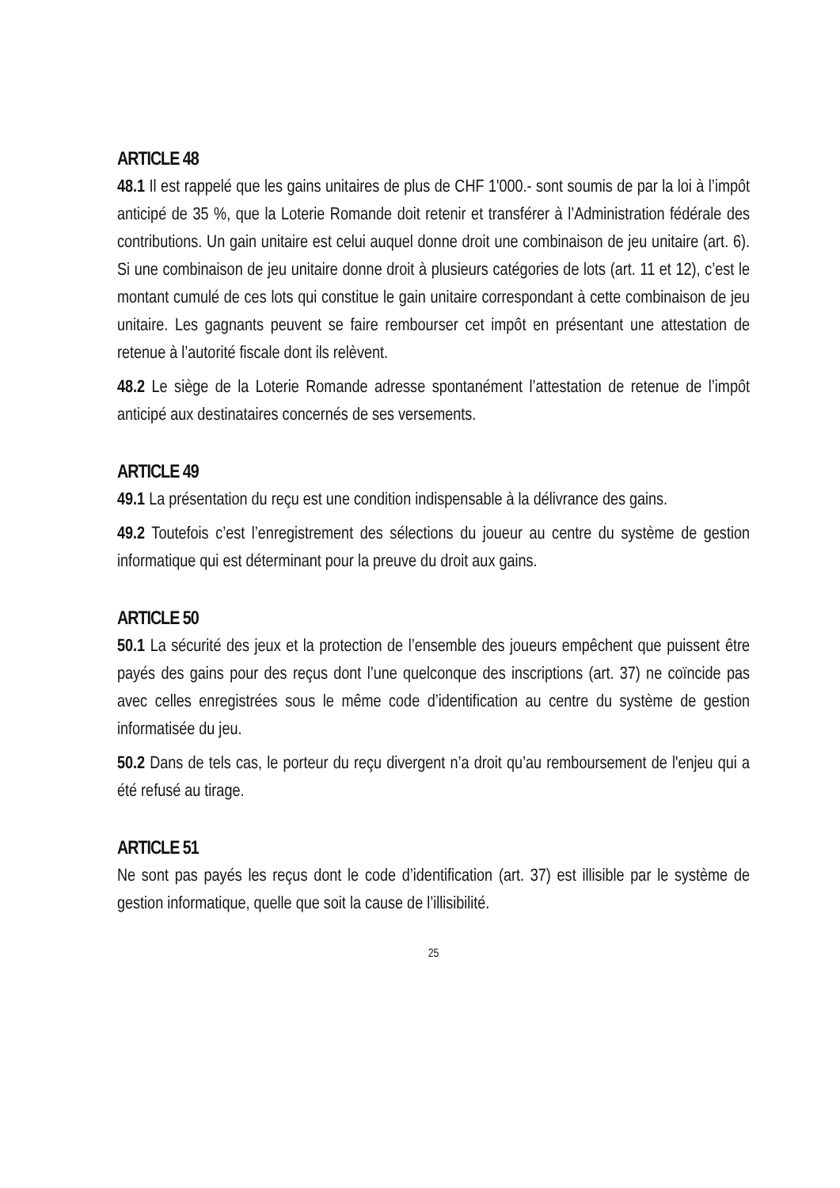ARTICLE 48
48.1 Il est rappelé que les gains unitaires de plus de CHF 1'000.- sont soumis de par la loi à l’impôt anticipé de 35 %, que la Loterie Romande doit retenir et transférer à l’Administration fédérale des contributions. Un gain unitaire est celui auquel donne droit une combinaison de jeu unitaire (art. 6). Si une combinaison de jeu unitaire donne droit à plusieurs catégories de lots (art. 11 et 12), c’est le montant cumulé de ces lots qui constitue le gain unitaire correspondant à cette combinaison de jeu unitaire. Les gagnants peuvent se faire rembourser cet impôt en présentant une attestation de retenue à l’autorité fiscale dont ils relèvent.
48.2 Le siège de la Loterie Romande adresse spontanément l’attestation de retenue de l’impôt anticipé aux destinataires concernés de ses versements.
ARTICLE 49
49.1 La présentation du reçu est une condition indispensable à la délivrance des gains.
49.2 Toutefois c’est l’enregistrement des sélections du joueur au centre du système de gestion informatique qui est déterminant pour la preuve du droit aux gains.
ARTICLE 50
50.1 La sécurité des jeux et la protection de l’ensemble des joueurs empêchent que puissent être payés des gains pour des reçus dont l’une quelconque des inscriptions (art. 37) ne coïncide pas avec celles enregistrées sous le même code d’identification au centre du système de gestion informatisée du jeu.
50.2 Dans de tels cas, le porteur du reçu divergent n’a droit qu’au remboursement de l'enjeu qui a été refusé au tirage.
ARTICLE 51
Ne sont pas payés les reçus dont le code d’identification (art. 37) est illisible par le système de gestion informatique, quelle que soit la cause de l’illisibilité.
25